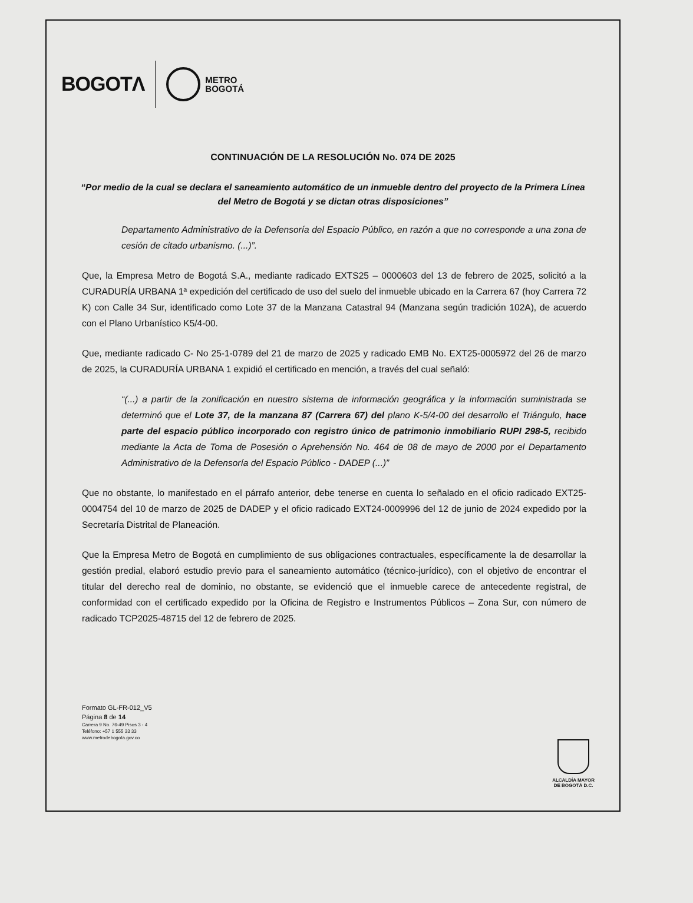BOGOTΛ
METRO
BOGOTÁ
CONTINUACIÓN DE LA RESOLUCIÓN No. 074 DE 2025
“Por medio de la cual se declara el saneamiento automático de un inmueble dentro del proyecto de la Primera Línea del Metro de Bogotá y se dictan otras disposiciones”
Departamento Administrativo de la Defensoría del Espacio Público, en razón a que no corresponde a una zona de cesión de citado urbanismo. (...)”.
Que, la Empresa Metro de Bogotá S.A., mediante radicado EXTS25 – 0000603 del 13 de febrero de 2025, solicitó a la CURADURÍA URBANA 1ª expedición del certificado de uso del suelo del inmueble ubicado en la Carrera 67 (hoy Carrera 72 K) con Calle 34 Sur, identificado como Lote 37 de la Manzana Catastral 94 (Manzana según tradición 102A), de acuerdo con el Plano Urbanístico K5/4-00.
Que, mediante radicado C- No 25-1-0789 del 21 de marzo de 2025 y radicado EMB No. EXT25-0005972 del 26 de marzo de 2025, la CURADURÍA URBANA 1 expidió el certificado en mención, a través del cual señaló:
“(...) a partir de la zonificación en nuestro sistema de información geográfica y la información suministrada se determinó que el Lote 37, de la manzana 87 (Carrera 67) del plano K-5/4-00 del desarrollo el Triángulo, hace parte del espacio público incorporado con registro único de patrimonio inmobiliario RUPI 298-5, recibido mediante la Acta de Toma de Posesión o Aprehensión No. 464 de 08 de mayo de 2000 por el Departamento Administrativo de la Defensoría del Espacio Público - DADEP (...)”
Que no obstante, lo manifestado en el párrafo anterior, debe tenerse en cuenta lo señalado en el oficio radicado EXT25-0004754 del 10 de marzo de 2025 de DADEP y el oficio radicado EXT24-0009996 del 12 de junio de 2024 expedido por la Secretaría Distrital de Planeación.
Que la Empresa Metro de Bogotá en cumplimiento de sus obligaciones contractuales, específicamente la de desarrollar la gestión predial, elaboró estudio previo para el saneamiento automático (técnico-jurídico), con el objetivo de encontrar el titular del derecho real de dominio, no obstante, se evidenció que el inmueble carece de antecedente registral, de conformidad con el certificado expedido por la Oficina de Registro e Instrumentos Públicos – Zona Sur, con número de radicado TCP2025-48715 del 12 de febrero de 2025.
Formato GL-FR-012_V5
Página 8 de 14
Carrera 9 No. 76-49 Pisos 3 - 4
Teléfono: +57 1 555 33 33
www.metrodebogota.gov.co
ALCALDÍA MAYOR
DE BOGOTÁ D.C.